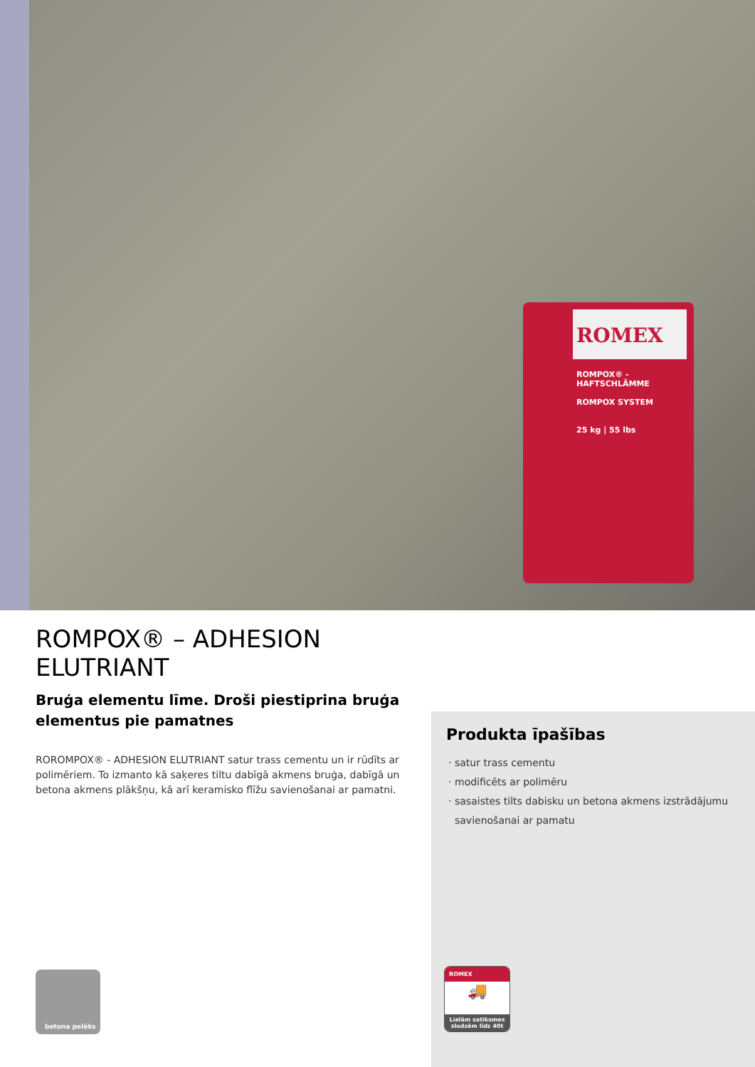ROMEX
ROMPOX® - HAFTSCHLÄMME
ROMPOX SYSTEM
25 kg | 55 lbs
ROMPOX® – ADHESION ELUTRIANT
Bruģa elementu līme. Droši piestiprina bruģa elementus pie pamatnes
ROROMPOX® - ADHESION ELUTRIANT satur trass cementu un ir rūdīts ar polimēriem. To izmanto kā saķeres tiltu dabīgā akmens bruģa, dabīgā un betona akmens plākšņu, kā arī keramisko flīžu savienošanai ar pamatni.
Produkta īpašības
satur trass cementu
modificēts ar polimēru
sasaistes tilts dabisku un betona akmens izstrādājumu savienošanai ar pamatu
betona pelēks
ROMEX
🚚
Lielām satiksmes slodzēm līdz 40t